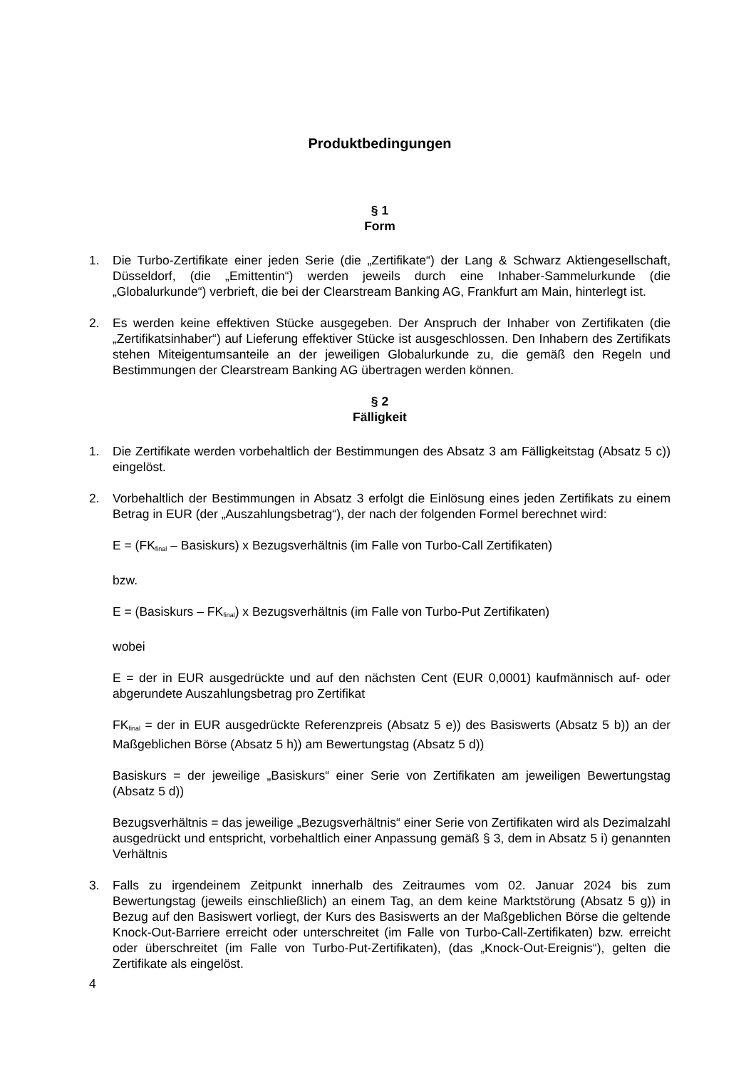Produktbedingungen
§ 1
Form
1. Die Turbo-Zertifikate einer jeden Serie (die „Zertifikate“) der Lang & Schwarz Aktiengesellschaft, Düsseldorf, (die „Emittentin“) werden jeweils durch eine Inhaber-Sammelurkunde (die „Globalurkunde“) verbrieft, die bei der Clearstream Banking AG, Frankfurt am Main, hinterlegt ist.
2. Es werden keine effektiven Stücke ausgegeben. Der Anspruch der Inhaber von Zertifikaten (die „Zertifikatsinhaber“) auf Lieferung effektiver Stücke ist ausgeschlossen. Den Inhabern des Zertifikats stehen Miteigentumsanteile an der jeweiligen Globalurkunde zu, die gemäß den Regeln und Bestimmungen der Clearstream Banking AG übertragen werden können.
§ 2
Fälligkeit
1. Die Zertifikate werden vorbehaltlich der Bestimmungen des Absatz 3 am Fälligkeitstag (Absatz 5 c)) eingelöst.
2. Vorbehaltlich der Bestimmungen in Absatz 3 erfolgt die Einlösung eines jeden Zertifikats zu einem Betrag in EUR (der „Auszahlungsbetrag“), der nach der folgenden Formel berechnet wird:
E = (FK<sub>final</sub> – Basiskurs) x Bezugsverhältnis (im Falle von Turbo-Call Zertifikaten)
bzw.
E = (Basiskurs – FK<sub>final</sub>) x Bezugsverhältnis (im Falle von Turbo-Put Zertifikaten)
wobei
E = der in EUR ausgedrückte und auf den nächsten Cent (EUR 0,0001) kaufmännisch auf- oder abgerundete Auszahlungsbetrag pro Zertifikat
FK<sub>final</sub> = der in EUR ausgedrückte Referenzpreis (Absatz 5 e)) des Basiswerts (Absatz 5 b)) an der Maßgeblichen Börse (Absatz 5 h)) am Bewertungstag (Absatz 5 d))
Basiskurs = der jeweilige „Basiskurs“ einer Serie von Zertifikaten am jeweiligen Bewertungstag (Absatz 5 d))
Bezugsverhältnis = das jeweilige „Bezugsverhältnis“ einer Serie von Zertifikaten wird als Dezimalzahl ausgedrückt und entspricht, vorbehaltlich einer Anpassung gemäß § 3, dem in Absatz 5 i) genannten Verhältnis
3. Falls zu irgendeinem Zeitpunkt innerhalb des Zeitraumes vom 02. Januar 2024 bis zum Bewertungstag (jeweils einschließlich) an einem Tag, an dem keine Marktstörung (Absatz 5 g)) in Bezug auf den Basiswert vorliegt, der Kurs des Basiswerts an der Maßgeblichen Börse die geltende Knock-Out-Barriere erreicht oder unterschreitet (im Falle von Turbo-Call-Zertifikaten) bzw. erreicht oder überschreitet (im Falle von Turbo-Put-Zertifikaten), (das „Knock-Out-Ereignis“), gelten die Zertifikate als eingelöst.
4